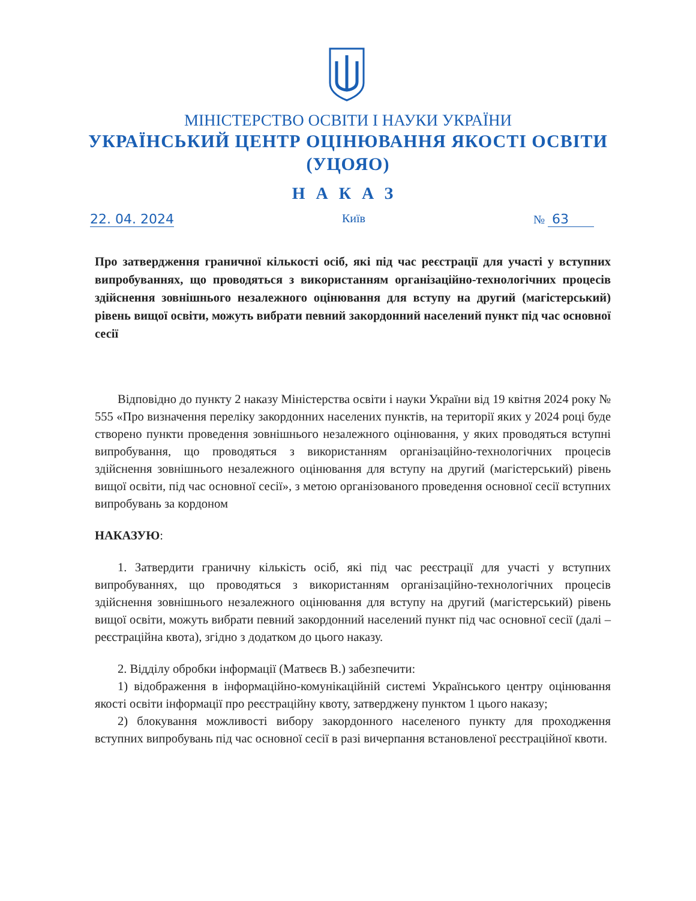МІНІСТЕРСТВО ОСВІТИ І НАУКИ УКРАЇНИ
УКРАЇНСЬКИЙ ЦЕНТР ОЦІНЮВАННЯ ЯКОСТІ ОСВІТИ
(УЦОЯО)
НАКАЗ
22. 04. 2024 Київ № 63
Про затвердження граничної кількості осіб, які під час реєстрації для участі у вступних випробуваннях, що проводяться з використанням організаційно-технологічних процесів здійснення зовнішнього незалежного оцінювання для вступу на другий (магістерський) рівень вищої освіти, можуть вибрати певний закордонний населений пункт під час основної сесії
Відповідно до пункту 2 наказу Міністерства освіти і науки України від 19 квітня 2024 року № 555 «Про визначення переліку закордонних населених пунктів, на території яких у 2024 році буде створено пункти проведення зовнішнього незалежного оцінювання, у яких проводяться вступні випробування, що проводяться з використанням організаційно-технологічних процесів здійснення зовнішнього незалежного оцінювання для вступу на другий (магістерський) рівень вищої освіти, під час основної сесії», з метою організованого проведення основної сесії вступних випробувань за кордоном
НАКАЗУЮ:
1. Затвердити граничну кількість осіб, які під час реєстрації для участі у вступних випробуваннях, що проводяться з використанням організаційно-технологічних процесів здійснення зовнішнього незалежного оцінювання для вступу на другий (магістерський) рівень вищої освіти, можуть вибрати певний закордонний населений пункт під час основної сесії (далі – реєстраційна квота), згідно з додатком до цього наказу.
2. Відділу обробки інформації (Матвеєв В.) забезпечити:
1) відображення в інформаційно-комунікаційній системі Українського центру оцінювання якості освіти інформації про реєстраційну квоту, затверджену пунктом 1 цього наказу;
2) блокування можливості вибору закордонного населеного пункту для проходження вступних випробувань під час основної сесії в разі вичерпання встановленої реєстраційної квоти.